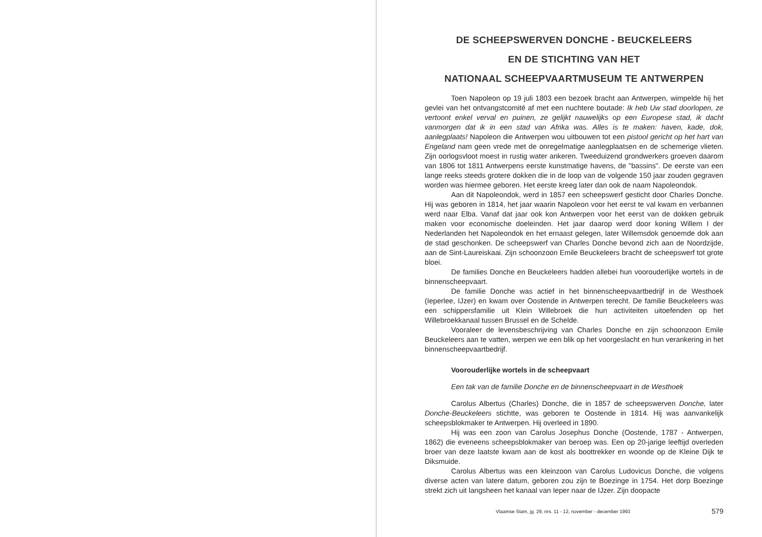DE SCHEEPSWERVEN DONCHE - BEUCKELEERS
EN DE STICHTING VAN HET
NATIONAAL SCHEEPVAARTMUSEUM TE ANTWERPEN
Toen Napoleon op 19 juli 1803 een bezoek bracht aan Antwerpen, wimpelde hij het gevlei van het ontvangstcomité af met een nuchtere boutade: Ik heb Uw stad doorlopen, ze vertoont enkel verval en puinen, ze gelijkt nauwelijks op een Europese stad, ik dacht vanmorgen dat ik in een stad van Afrika was. Alles is te maken: haven, kade, dok, aanlegplaats! Napoleon die Antwerpen wou uitbouwen tot een pistool gericht op het hart van Engeland nam geen vrede met de onregelmatige aanlegplaatsen en de schemerige vlieten. Zijn oorlogsvloot moest in rustig water ankeren. Tweeduizend grondwerkers groeven daarom van 1806 tot 1811 Antwerpens eerste kunstmatige havens, de "bassins". De eerste van een lange reeks steeds grotere dokken die in de loop van de volgende 150 jaar zouden gegraven worden was hiermee geboren. Het eerste kreeg later dan ook de naam Napoleondok.
Aan dit Napoleondok, werd in 1857 een scheepswerf gesticht door Charles Donche. Hij was geboren in 1814, het jaar waarin Napoleon voor het eerst te val kwam en verbannen werd naar Elba. Vanaf dat jaar ook kon Antwerpen voor het eerst van de dokken gebruik maken voor economische doeleinden. Het jaar daarop werd door koning Willem I der Nederlanden het Napoleondok en het ernaast gelegen, later Willemsdok genoemde dok aan de stad geschonken. De scheepswerf van Charles Donche bevond zich aan de Noordzijde, aan de Sint-Laureiskaai. Zijn schoonzoon Emile Beuckeleers bracht de scheepswerf tot grote bloei.
De families Donche en Beuckeleers hadden allebei hun voorouderlijke wortels in de binnenscheepvaart.
De familie Donche was actief in het binnenscheepvaartbedrijf in de Westhoek (Ieperlee, IJzer) en kwam over Oostende in Antwerpen terecht. De familie Beuckeleers was een schippersfamilie uit Klein Willebroek die hun activiteiten uitoefenden op het Willebroekkanaal tussen Brussel en de Schelde.
Vooraleer de levensbeschrijving van Charles Donche en zijn schoonzoon Emile Beuckeleers aan te vatten, werpen we een blik op het voorgeslacht en hun verankering in het binnenscheepvaartbedrijf.
Voorouderlijke wortels in de scheepvaart
Een tak van de familie Donche en de binnenscheepvaart in de Westhoek
Carolus Albertus (Charles) Donche, die in 1857 de scheepswerven Donche, later Donche-Beuckeleers stichtte, was geboren te Oostende in 1814. Hij was aanvankelijk scheepsblokmaker te Antwerpen. Hij overleed in 1890.
Hij was een zoon van Carolus Josephus Donche (Oostende, 1787 - Antwerpen, 1862) die eveneens scheepsblokmaker van beroep was. Een op 20-jarige leeftijd overleden broer van deze laatste kwam aan de kost als boottrekker en woonde op de Kleine Dijk te Diksmuide.
Carolus Albertus was een kleinzoon van Carolus Ludovicus Donche, die volgens diverse acten van latere datum, geboren zou zijn te Boezinge in 1754. Het dorp Boezinge strekt zich uit langsheen het kanaal van Ieper naar de IJzer. Zijn doopacte
Vlaamse Stam, jg. 29, nrs. 11 - 12, november - december 1993 579